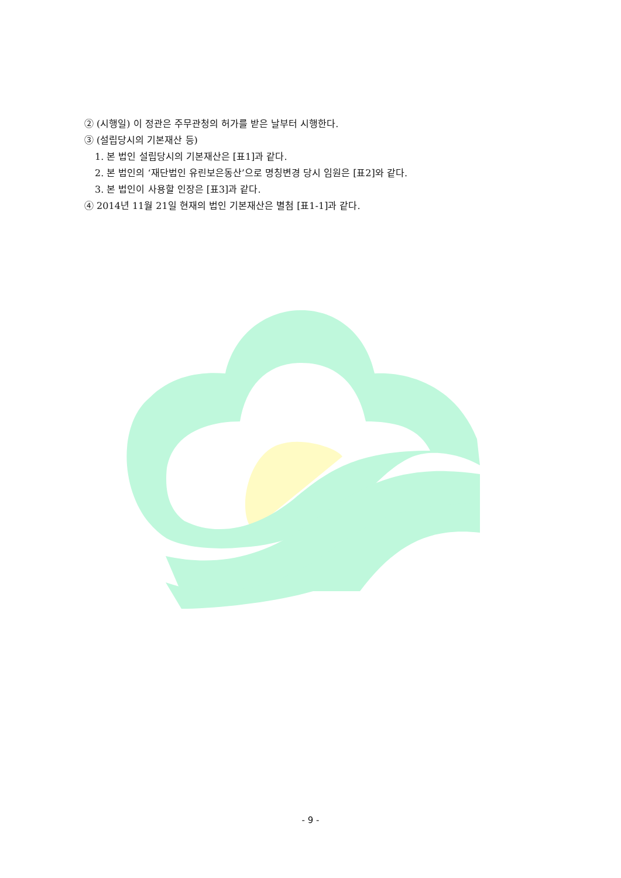② (시행일) 이 정관은 주무관청의 허가를 받은 날부터 시행한다.
③ (설립당시의 기본재산 등)
1. 본 법인 설립당시의 기본재산은 [표1]과 같다.
2. 본 법인의 ‘재단법인 유린보은동산’으로 명칭변경 당시 임원은 [표2]와 같다.
3. 본 법인이 사용할 인장은 [표3]과 같다.
④ 2014년 11월 21일 현재의 법인 기본재산은 별첨 [표1-1]과 같다.
- 9 -